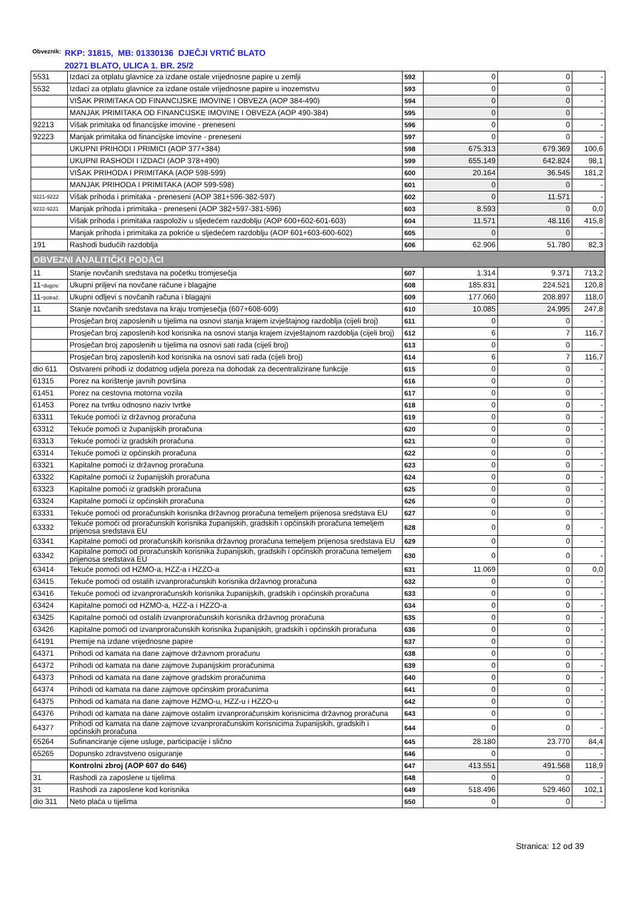Obveznik:
RKP: 31815, MB: 01330136 DJEČJI VRTIĆ BLATO
20271 BLATO, ULICA 1. BR. 25/2
| 5531 | Izdaci za otplatu glavnice za izdane ostale vrijednosne papire u zemlji | 592 | 0 | 0 | - |
| 5532 | Izdaci za otplatu glavnice za izdane ostale vrijednosne papire u inozemstvu | 593 | 0 | 0 | - |
| | VIŠAK PRIMITAKA OD FINANCIJSKE IMOVINE I OBVEZA (AOP 384-490) | 594 | 0 | 0 | - |
| | MANJAK PRIMITAKA OD FINANCIJSKE IMOVINE I OBVEZA (AOP 490-384) | 595 | 0 | 0 | - |
| 92213 | Višak primitaka od financijske imovine - preneseni | 596 | 0 | 0 | - |
| 92223 | Manjak primitaka od financijske imovine - preneseni | 597 | 0 | 0 | - |
| | UKUPNI PRIHODI I PRIMICI (AOP 377+384) | 598 | 675.313 | 679.369 | 100,6 |
| | UKUPNI RASHODI I IZDACI (AOP 378+490) | 599 | 655.149 | 642.824 | 98,1 |
| | VIŠAK PRIHODA I PRIMITAKA (AOP 598-599) | 600 | 20.164 | 36.545 | 181,2 |
| | MANJAK PRIHODA I PRIMITAKA (AOP 599-598) | 601 | 0 | 0 | - |
| 9221-9222 | Višak prihoda i primitaka - preneseni (AOP 381+596-382-597) | 602 | 0 | 11.571 | - |
| 9222-9221 | Manjak prihoda i primitaka - preneseni (AOP 382+597-381-596) | 603 | 8.593 | 0 | 0,0 |
| | Višak prihoda i primitaka raspoloživ u sljedećem razdoblju (AOP 600+602-601-603) | 604 | 11.571 | 48.116 | 415,8 |
| | Manjak prihoda i primitaka za pokriće u sljedećem razdoblju (AOP 601+603-600-602) | 605 | 0 | 0 | - |
| 191 | Rashodi budućih razdoblja | 606 | 62.906 | 51.780 | 82,3 |
| OBVEZNI ANALITIČKI PODACI | | | | | |
| 11 | Stanje novčanih sredstava na početku tromjesečja | 607 | 1.314 | 9.371 | 713,2 |
| 11- dugov. | Ukupni priljevi na novčane račune i blagajne | 608 | 185.831 | 224.521 | 120,8 |
| 11- potraž. | Ukupni odljevi s novčanih računa i blagajni | 609 | 177.060 | 208.897 | 118,0 |
| 11 | Stanje novčanih sredstava na kraju tromjesečja (607+608-609) | 610 | 10.085 | 24.995 | 247,8 |
| | Prosječan broj zaposlenih u tijelima na osnovi stanja krajem izvještajnog razdoblja (cijeli broj) | 611 | 0 | 0 | - |
| | Prosječan broj zaposlenih kod korisnika na osnovi stanja krajem izvještajnom razdoblja (cijeli broj) | 612 | 6 | 7 | 116,7 |
| | Prosječan broj zaposlenih u tijelima na osnovi sati rada (cijeli broj) | 613 | 0 | 0 | - |
| | Prosječan broj zaposlenih kod korisnika na osnovi sati rada (cijeli broj) | 614 | 6 | 7 | 116,7 |
| dio 611 | Ostvareni prihodi iz dodatnog udjela poreza na dohodak za decentralizirane funkcije | 615 | 0 | 0 | - |
| 61315 | Porez na korištenje javnih površina | 616 | 0 | 0 | - |
| 61451 | Porez na cestovna motorna vozila | 617 | 0 | 0 | - |
| 61453 | Porez na tvrtku odnosno naziv tvrtke | 618 | 0 | 0 | - |
| 63311 | Tekuće pomoći iz državnog proračuna | 619 | 0 | 0 | - |
| 63312 | Tekuće pomoći iz županijskih proračuna | 620 | 0 | 0 | - |
| 63313 | Tekuće pomoći iz gradskih proračuna | 621 | 0 | 0 | - |
| 63314 | Tekuće pomoći iz općinskih proračuna | 622 | 0 | 0 | - |
| 63321 | Kapitalne pomoći iz državnog proračuna | 623 | 0 | 0 | - |
| 63322 | Kapitalne pomoći iz županijskih proračuna | 624 | 0 | 0 | - |
| 63323 | Kapitalne pomoći iz gradskih proračuna | 625 | 0 | 0 | - |
| 63324 | Kapitalne pomoći iz općinskih proračuna | 626 | 0 | 0 | - |
| 63331 | Tekuće pomoći od proračunskih korisnika državnog proračuna temeljem prijenosa sredstava EU | 627 | 0 | 0 | - |
| 63332 | Tekuće pomoći od proračunskih korisnika županijskih, gradskih i općinskih proračuna temeljem prijenosa sredstava EU | 628 | 0 | 0 | - |
| 63341 | Kapitalne pomoći od proračunskih korisnika državnog proračuna temeljem prijenosa sredstava EU | 629 | 0 | 0 | - |
| 63342 | Kapitalne pomoći od proračunskih korisnika županijskih, gradskih i općinskih proračuna temeljem prijenosa sredstava EU | 630 | 0 | 0 | - |
| 63414 | Tekuće pomoći od HZMO-a, HZZ-a i HZZO-a | 631 | 11.069 | 0 | 0,0 |
| 63415 | Tekuće pomoći od ostalih izvanproračunskih korisnika državnog proračuna | 632 | 0 | 0 | - |
| 63416 | Tekuće pomoći od izvanproračunskih korisnika županijskih, gradskih i općinskih proračuna | 633 | 0 | 0 | - |
| 63424 | Kapitalne pomoći od HZMO-a, HZZ-a i HZZO-a | 634 | 0 | 0 | - |
| 63425 | Kapitalne pomoći od ostalih izvanproračunskih korisnika državnog proračuna | 635 | 0 | 0 | - |
| 63426 | Kapitalne pomoći od izvanproračunskih korisnika županijskih, gradskih i općinskih proračuna | 636 | 0 | 0 | - |
| 64191 | Premije na izdane vrijednosne papire | 637 | 0 | 0 | - |
| 64371 | Prihodi od kamata na dane zajmove državnom proračunu | 638 | 0 | 0 | - |
| 64372 | Prihodi od kamata na dane zajmove županijskim proračunima | 639 | 0 | 0 | - |
| 64373 | Prihodi od kamata na dane zajmove gradskim proračunima | 640 | 0 | 0 | - |
| 64374 | Prihodi od kamata na dane zajmove općinskim proračunima | 641 | 0 | 0 | - |
| 64375 | Prihodi od kamata na dane zajmove HZMO-u, HZZ-u i HZZO-u | 642 | 0 | 0 | - |
| 64376 | Prihodi od kamata na dane zajmove ostalim izvanproračunskim korisnicima državnog proračuna | 643 | 0 | 0 | - |
| 64377 | Prihodi od kamata na dane zajmove izvanproračunskim korisnicima županijskih, gradskih i općinskih proračuna | 644 | 0 | 0 | - |
| 65264 | Sufinanciranje cijene usluge, participacije i slično | 645 | 28.180 | 23.770 | 84,4 |
| 65265 | Dopunsko zdravstveno osiguranje | 646 | 0 | 0 | - |
| | Kontrolni zbroj (AOP 607 do 646) | 647 | 413.551 | 491.568 | 118,9 |
| 31 | Rashodi za zaposlene u tijelima | 648 | 0 | 0 | - |
| 31 | Rashodi za zaposlene kod korisnika | 649 | 518.496 | 529.460 | 102,1 |
| dio 311 | Neto plaća u tijelima | 650 | 0 | 0 | - |
Stranica: 12 od 39